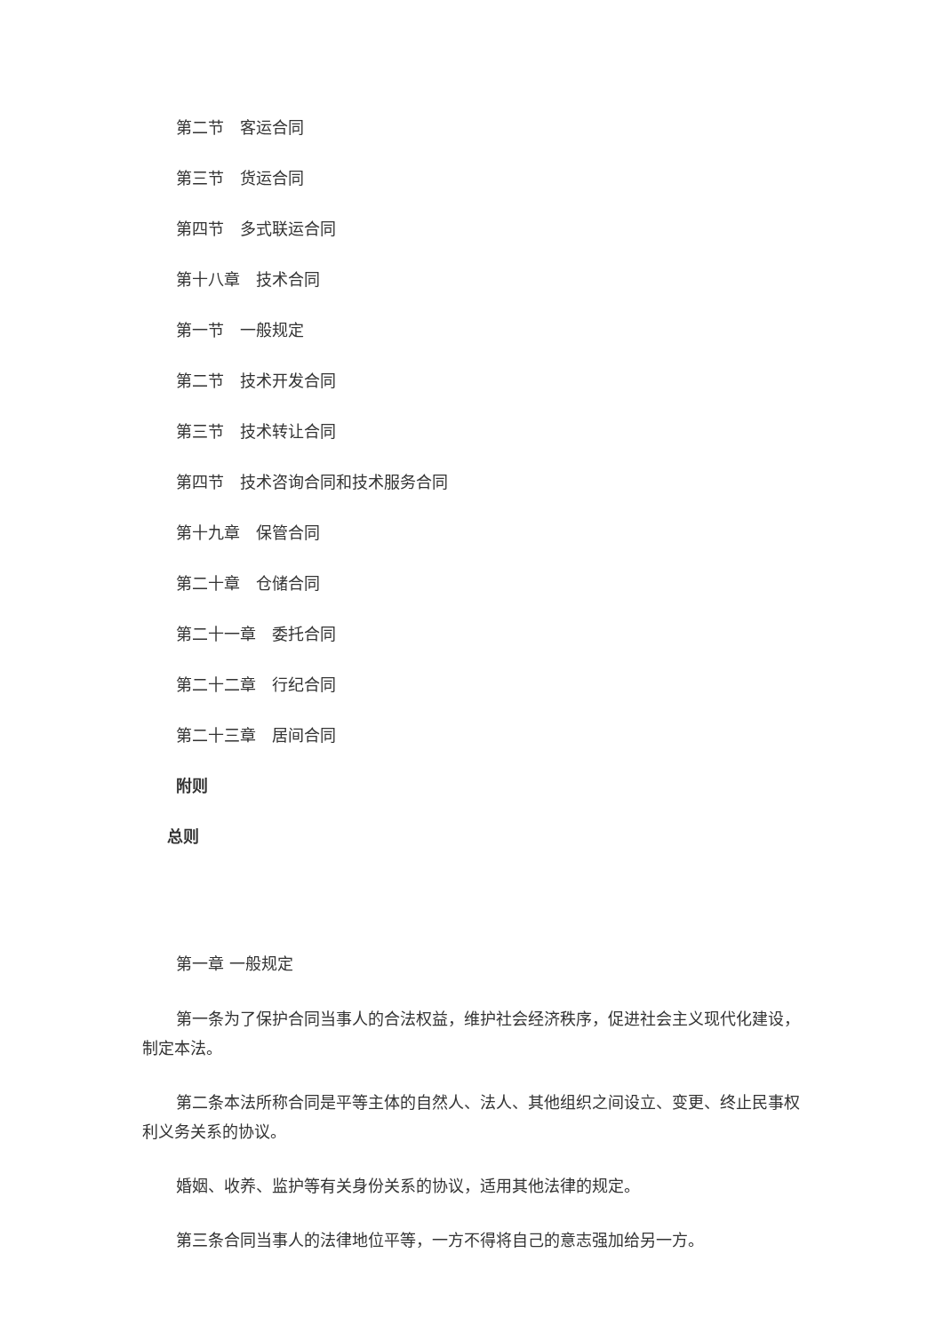第二节　客运合同
第三节　货运合同
第四节　多式联运合同
第十八章　技术合同
第一节　一般规定
第二节　技术开发合同
第三节　技术转让合同
第四节　技术咨询合同和技术服务合同
第十九章　保管合同
第二十章　仓储合同
第二十一章　委托合同
第二十二章　行纪合同
第二十三章　居间合同
附则
总则
第一章 一般规定
第一条为了保护合同当事人的合法权益，维护社会经济秩序，促进社会主义现代化建设，制定本法。
第二条本法所称合同是平等主体的自然人、法人、其他组织之间设立、变更、终止民事权利义务关系的协议。
婚姻、收养、监护等有关身份关系的协议，适用其他法律的规定。
第三条合同当事人的法律地位平等，一方不得将自己的意志强加给另一方。